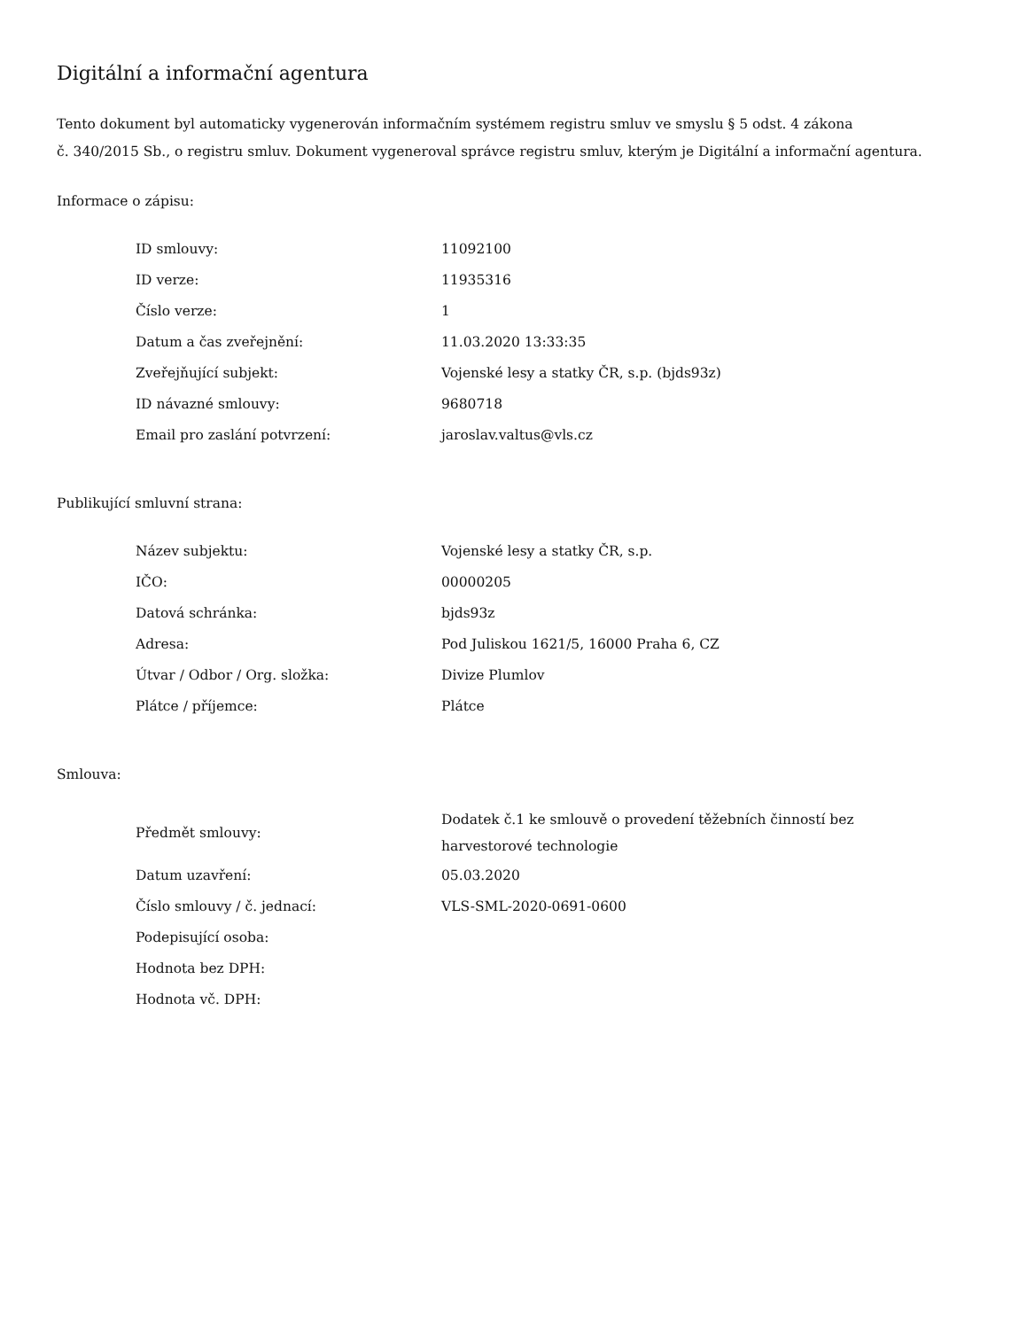Digitální a informační agentura
Tento dokument byl automaticky vygenerován informačním systémem registru smluv ve smyslu § 5 odst. 4 zákona
č. 340/2015 Sb., o registru smluv. Dokument vygeneroval správce registru smluv, kterým je Digitální a informační agentura.
Informace o zápisu:
| ID smlouvy: | 11092100 |
| ID verze: | 11935316 |
| Číslo verze: | 1 |
| Datum a čas zveřejnění: | 11.03.2020 13:33:35 |
| Zveřejňující subjekt: | Vojenské lesy a statky ČR, s.p. (bjds93z) |
| ID návazné smlouvy: | 9680718 |
| Email pro zaslání potvrzení: | jaroslav.valtus@vls.cz |
Publikující smluvní strana:
| Název subjektu: | Vojenské lesy a statky ČR, s.p. |
| IČO: | 00000205 |
| Datová schránka: | bjds93z |
| Adresa: | Pod Juliskou 1621/5, 16000 Praha 6, CZ |
| Útvar / Odbor / Org. složka: | Divize Plumlov |
| Plátce / příjemce: | Plátce |
Smlouva:
| Předmět smlouvy: | Dodatek č.1 ke smlouvě o provedení těžebních činností bez harvestorové technologie |
| Datum uzavření: | 05.03.2020 |
| Číslo smlouvy / č. jednací: | VLS-SML-2020-0691-0600 |
| Podepisující osoba: | |
| Hodnota bez DPH: | |
| Hodnota vč. DPH: | |